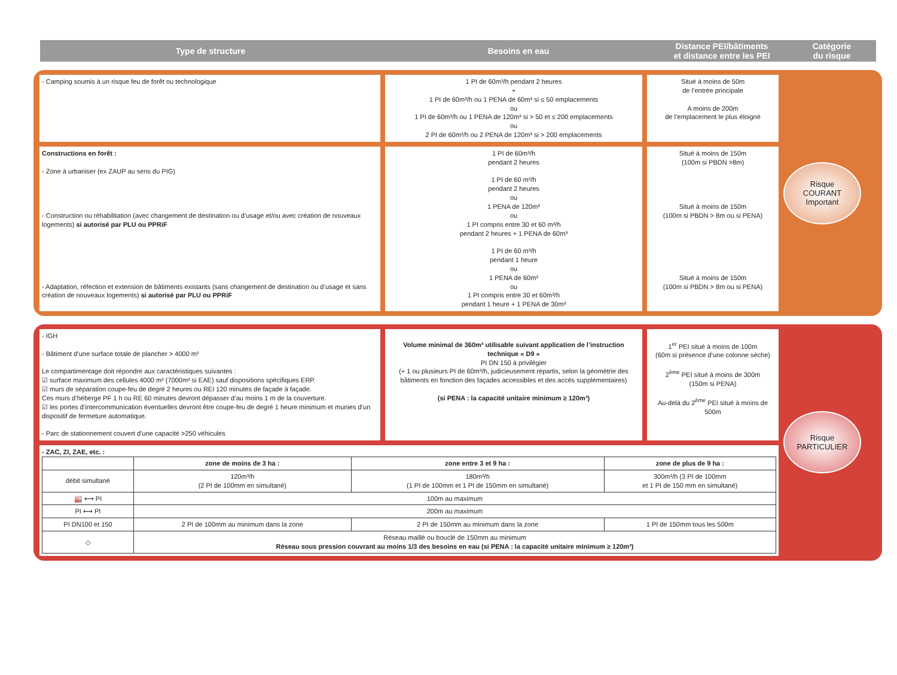Type de structure
Besoins en eau
Distance PEI/bâtiments
et distance entre les PEI
Catégorie
du risque
- Camping soumis à un risque feu de forêt ou technologique
1 PI de 60m³/h pendant 2 heures
+
1 PI de 60m³/h ou 1 PENA de 60m³ si ≤ 50 emplacements
ou
1 PI de 60m³/h ou 1 PENA de 120m³ si > 50 et ≤ 200 emplacements
ou
2 PI de 60m³/h ou 2 PENA de 120m³ si > 200 emplacements
Situé à moins de 50m
de l’entrée principale
A moins de 200m
de l’emplacement le plus éloigné
Risque
COURANT
Important
Constructions en forêt :
- Zone à urbaniser (ex ZAUP au sens du PIG)
- Construction ou réhabilitation (avec changement de destination ou d’usage et/ou avec création de nouveaux logements) si autorisé par PLU ou PPRiF
- Adaptation, réfection et extension de bâtiments existants (sans changement de destination ou d’usage et sans création de nouveaux logements) si autorisé par PLU ou PPRiF
1 PI de 60m³/h
pendant 2 heures
1 PI de 60 m³/h
pendant 2 heures
ou
1 PENA de 120m³
ou
1 PI compris entre 30 et 60 m³/h
pendant 2 heures + 1 PENA de 60m³
1 PI de 60 m³/h
pendant 1 heure
ou
1 PENA de 60m³
ou
1 PI compris entre 30 et 60m³/h
pendant 1 heure + 1 PENA de 30m³
Situé à moins de 150m
(100m si PBDN >8m)
Situé à moins de 150m
(100m si PBDN > 8m ou si PENA)
Situé à moins de 150m
(100m si PBDN > 8m ou si PENA)
- IGH
- Bâtiment d’une surface totale de plancher > 4000 m²
Le compartimentage doit répondre aux caractéristiques suivantes :
☑ surface maximum des cellules 4000 m² (7000m² si EAE) sauf dispositions spécifiques ERP.
☑ murs de séparation coupe-feu de degré 2 heures ou REI 120 minutes de façade à façade.
Ces murs d’héberge PF 1 h ou RE 60 minutes devront dépasser d’au moins 1 m de la couverture.
☑ les portes d’intercommunication éventuelles devront être coupe-feu de degré 1 heure minimum et munies d’un dispositif de fermeture automatique.
- Parc de stationnement couvert d’une capacité >250 véhicules
Volume minimal de 360m³ utilisable suivant application de l’instruction technique « D9 »
PI DN 150 à privilégier
(+ 1 ou plusieurs PI de 60m³/h, judicieusement répartis, selon la géométrie des bâtiments en fonction des façades accessibles et des accès supplémentaires)
(si PENA : la capacité unitaire minimum ≥ 120m³)
1<sup>er</sup> PEI situé à moins de 100m
(60m si présence d’une colonne sèche)
2<sup>ème</sup> PEI situé à moins de 300m
(150m si PENA)
Au-delà du 2<sup>ème</sup> PEI situé à moins de 500m
Risque
PARTICULIER
- ZAC, ZI, ZAE, etc. :
| | zone de moins de 3 ha : | zone entre 3 et 9 ha : | zone de plus de 9 ha : |
| --- | --- | --- | --- |
| débit simultané | 120m³/h (2 PI de 100mm en simultané) | 180m³/h (1 PI de 100mm et 1 PI de 150mm en simultané) | 300m³/h (3 PI de 100mm et 1 PI de 150 mm en simultané) |
| 🏭 ⟷ PI | 100m au maximum | | |
| PI ⟷ PI | 200m au maximum | | |
| PI DN100 et 150 | 2 PI de 100mm au minimum dans la zone | 2 PI de 150mm au minimum dans la zone | 1 PI de 150mm tous les 500m |
| ◇ | Réseau maillé ou bouclé de 150mm au minimum Réseau sous pression couvrant au moins 1/3 des besoins en eau (si PENA : la capacité unitaire minimum ≥ 120m³) | | |